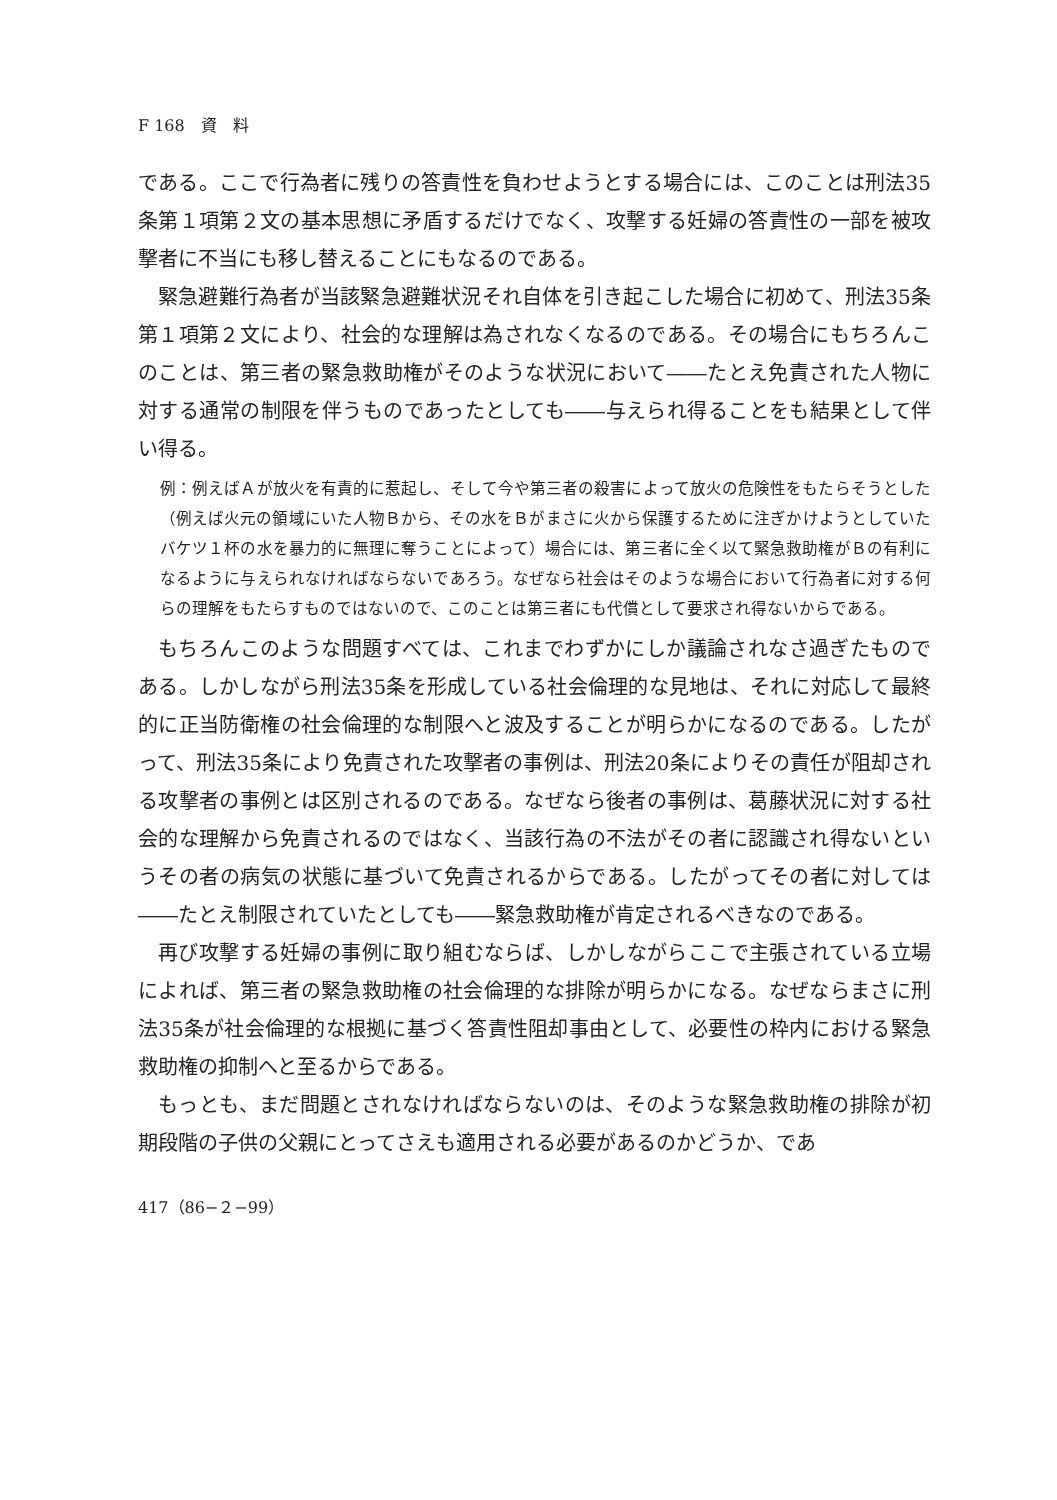F 168　資　料
である。ここで行為者に残りの答責性を負わせようとする場合には、このことは刑法35条第１項第２文の基本思想に矛盾するだけでなく、攻撃する妊婦の答責性の一部を被攻撃者に不当にも移し替えることにもなるのである。
緊急避難行為者が当該緊急避難状況それ自体を引き起こした場合に初めて、刑法35条第１項第２文により、社会的な理解は為されなくなるのである。その場合にもちろんこのことは、第三者の緊急救助権がそのような状況において――たとえ免責された人物に対する通常の制限を伴うものであったとしても――与えられ得ることをも結果として伴い得る。
例：例えばＡが放火を有責的に惹起し、そして今や第三者の殺害によって放火の危険性をもたらそうとした（例えば火元の領域にいた人物Ｂから、その水をＢがまさに火から保護するために注ぎかけようとしていたバケツ１杯の水を暴力的に無理に奪うことによって）場合には、第三者に全く以て緊急救助権がＢの有利になるように与えられなければならないであろう。なぜなら社会はそのような場合において行為者に対する何らの理解をもたらすものではないので、このことは第三者にも代償として要求され得ないからである。
もちろんこのような問題すべては、これまでわずかにしか議論されなさ過ぎたものである。しかしながら刑法35条を形成している社会倫理的な見地は、それに対応して最終的に正当防衛権の社会倫理的な制限へと波及することが明らかになるのである。したがって、刑法35条により免責された攻撃者の事例は、刑法20条によりその責任が阻却される攻撃者の事例とは区別されるのである。なぜなら後者の事例は、葛藤状況に対する社会的な理解から免責されるのではなく、当該行為の不法がその者に認識され得ないというその者の病気の状態に基づいて免責されるからである。したがってその者に対しては――たとえ制限されていたとしても――緊急救助権が肯定されるべきなのである。
再び攻撃する妊婦の事例に取り組むならば、しかしながらここで主張されている立場によれば、第三者の緊急救助権の社会倫理的な排除が明らかになる。なぜならまさに刑法35条が社会倫理的な根拠に基づく答責性阻却事由として、必要性の枠内における緊急救助権の抑制へと至るからである。
もっとも、まだ問題とされなければならないのは、そのような緊急救助権の排除が初期段階の子供の父親にとってさえも適用される必要があるのかどうか、であ
417（86−２−99）